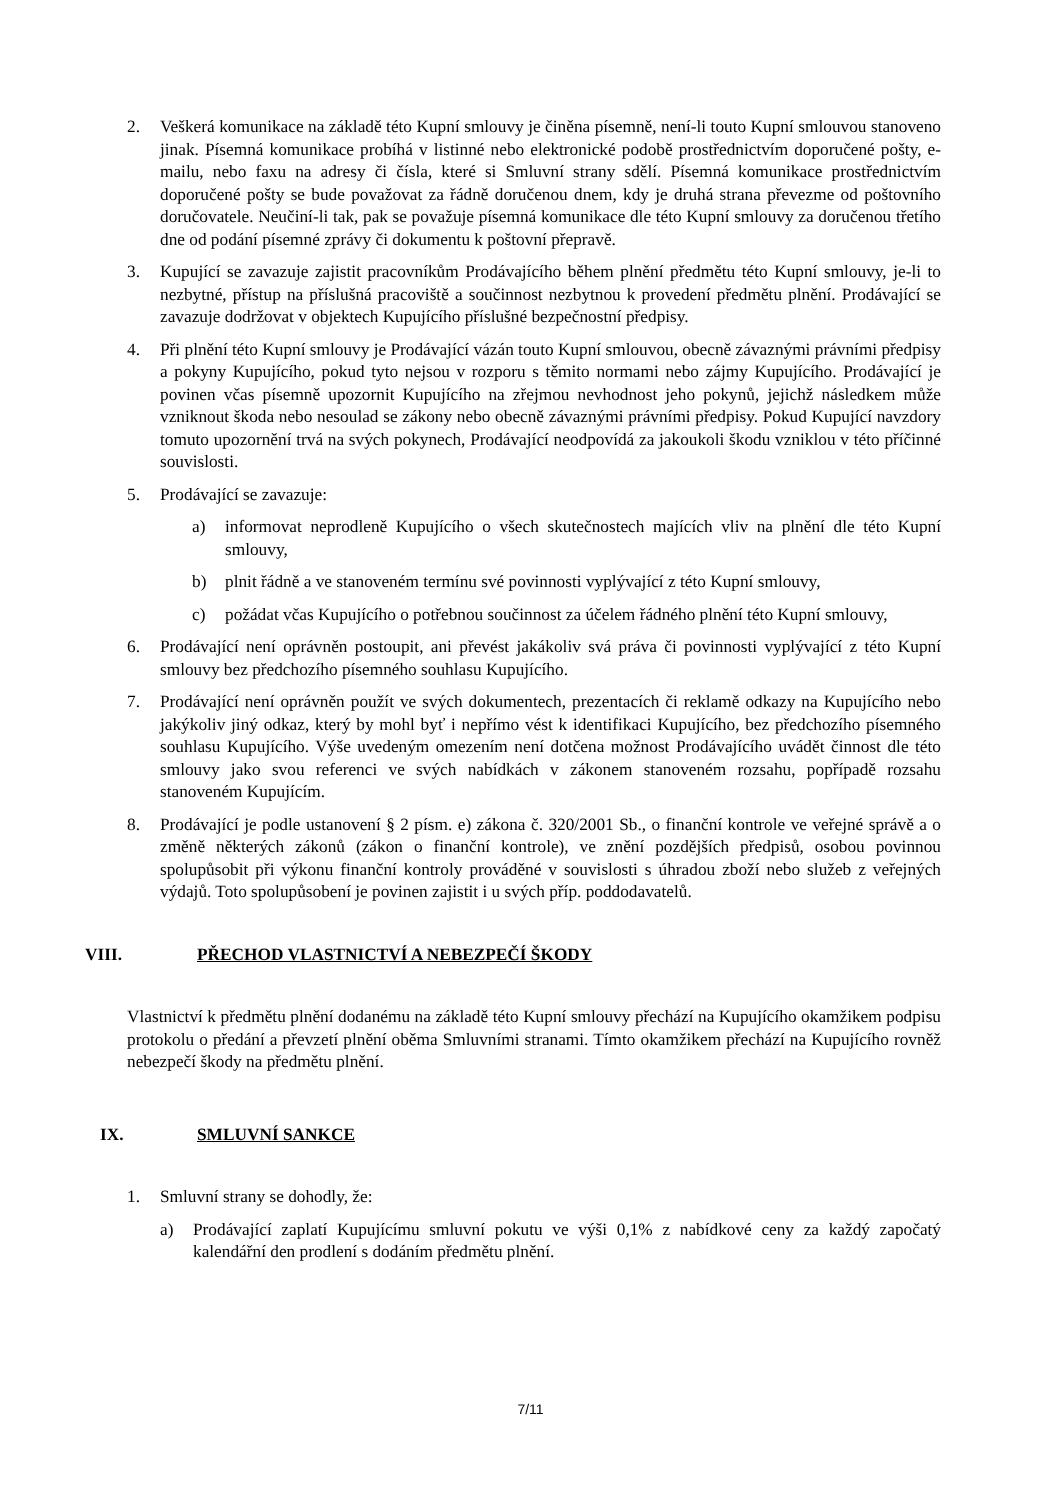2. Veškerá komunikace na základě této Kupní smlouvy je činěna písemně, není-li touto Kupní smlouvou stanoveno jinak. Písemná komunikace probíhá v listinné nebo elektronické podobě prostřednictvím doporučené pošty, e-mailu, nebo faxu na adresy či čísla, které si Smluvní strany sdělí. Písemná komunikace prostřednictvím doporučené pošty se bude považovat za řádně doručenou dnem, kdy je druhá strana převezme od poštovního doručovatele. Neučiní-li tak, pak se považuje písemná komunikace dle této Kupní smlouvy za doručenou třetího dne od podání písemné zprávy či dokumentu k poštovní přepravě.
3. Kupující se zavazuje zajistit pracovníkům Prodávajícího během plnění předmětu této Kupní smlouvy, je-li to nezbytné, přístup na příslušná pracoviště a součinnost nezbytnou k provedení předmětu plnění. Prodávající se zavazuje dodržovat v objektech Kupujícího příslušné bezpečnostní předpisy.
4. Při plnění této Kupní smlouvy je Prodávající vázán touto Kupní smlouvou, obecně závaznými právními předpisy a pokyny Kupujícího, pokud tyto nejsou v rozporu s těmito normami nebo zájmy Kupujícího. Prodávající je povinen včas písemně upozornit Kupujícího na zřejmou nevhodnost jeho pokynů, jejichž následkem může vzniknout škoda nebo nesoulad se zákony nebo obecně závaznými právními předpisy. Pokud Kupující navzdory tomuto upozornění trvá na svých pokynech, Prodávající neodpovídá za jakoukoli škodu vzniklou v této příčinné souvislosti.
5. Prodávající se zavazuje:
a) informovat neprodleně Kupujícího o všech skutečnostech majících vliv na plnění dle této Kupní smlouvy,
b) plnit řádně a ve stanoveném termínu své povinnosti vyplývající z této Kupní smlouvy,
c) požádat včas Kupujícího o potřebnou součinnost za účelem řádného plnění této Kupní smlouvy,
6. Prodávající není oprávněn postoupit, ani převést jakákoliv svá práva či povinnosti vyplývající z této Kupní smlouvy bez předchozího písemného souhlasu Kupujícího.
7. Prodávající není oprávněn použít ve svých dokumentech, prezentacích či reklamě odkazy na Kupujícího nebo jakýkoliv jiný odkaz, který by mohl byť i nepřímo vést k identifikaci Kupujícího, bez předchozího písemného souhlasu Kupujícího. Výše uvedeným omezením není dotčena možnost Prodávajícího uvádět činnost dle této smlouvy jako svou referenci ve svých nabídkách v zákonem stanoveném rozsahu, popřípadě rozsahu stanoveném Kupujícím.
8. Prodávající je podle ustanovení § 2 písm. e) zákona č. 320/2001 Sb., o finanční kontrole ve veřejné správě a o změně některých zákonů (zákon o finanční kontrole), ve znění pozdějších předpisů, osobou povinnou spolupůsobit při výkonu finanční kontroly prováděné v souvislosti s úhradou zboží nebo služeb z veřejných výdajů. Toto spolupůsobení je povinen zajistit i u svých příp. poddodavatelů.
VIII. PŘECHOD VLASTNICTVÍ A NEBEZPEČÍ ŠKODY
Vlastnictví k předmětu plnění dodanému na základě této Kupní smlouvy přechází na Kupujícího okamžikem podpisu protokolu o předání a převzetí plnění oběma Smluvními stranami. Tímto okamžikem přechází na Kupujícího rovněž nebezpečí škody na předmětu plnění.
IX. SMLUVNÍ SANKCE
1. Smluvní strany se dohodly, že:
a) Prodávající zaplatí Kupujícímu smluvní pokutu ve výši 0,1% z nabídkové ceny za každý započatý kalendářní den prodlení s dodáním předmětu plnění.
7/11